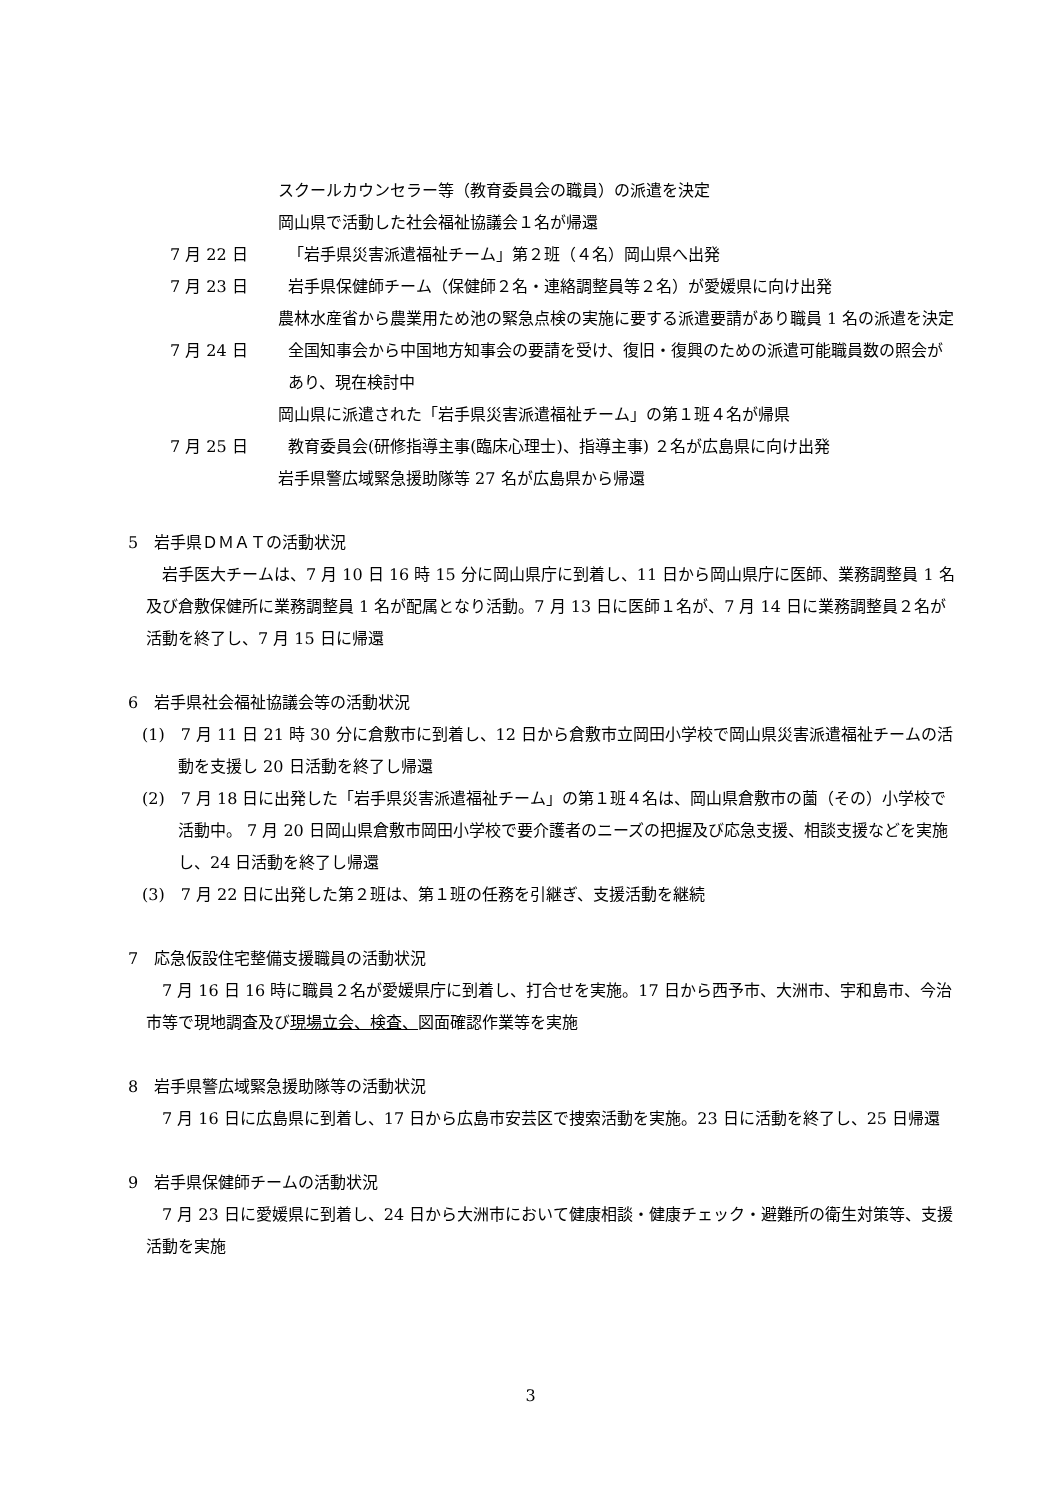スクールカウンセラー等（教育委員会の職員）の派遣を決定
岡山県で活動した社会福祉協議会１名が帰還
7 月 22 日 「岩手県災害派遣福祉チーム」第２班（４名）岡山県へ出発
7 月 23 日 岩手県保健師チーム（保健師２名・連絡調整員等２名）が愛媛県に向け出発
農林水産省から農業用ため池の緊急点検の実施に要する派遣要請があり職員 1 名の派遣を決定
7 月 24 日 全国知事会から中国地方知事会の要請を受け、復旧・復興のための派遣可能職員数の照会があり、現在検討中
岡山県に派遣された「岩手県災害派遣福祉チーム」の第１班４名が帰県
7 月 25 日 教育委員会(研修指導主事(臨床心理士)、指導主事) ２名が広島県に向け出発
岩手県警広域緊急援助隊等 27 名が広島県から帰還
5　岩手県ＤＭＡＴの活動状況
岩手医大チームは、7 月 10 日 16 時 15 分に岡山県庁に到着し、11 日から岡山県庁に医師、業務調整員 1 名及び倉敷保健所に業務調整員 1 名が配属となり活動。7 月 13 日に医師１名が、7 月 14 日に業務調整員２名が活動を終了し、7 月 15 日に帰還
6　岩手県社会福祉協議会等の活動状況
(1)　7 月 11 日 21 時 30 分に倉敷市に到着し、12 日から倉敷市立岡田小学校で岡山県災害派遣福祉チームの活動を支援し 20 日活動を終了し帰還
(2)　7 月 18 日に出発した「岩手県災害派遣福祉チーム」の第１班４名は、岡山県倉敷市の薗（その）小学校で活動中。 7 月 20 日岡山県倉敷市岡田小学校で要介護者のニーズの把握及び応急支援、相談支援などを実施し、24 日活動を終了し帰還
(3)　7 月 22 日に出発した第２班は、第１班の任務を引継ぎ、支援活動を継続
7　応急仮設住宅整備支援職員の活動状況
7 月 16 日 16 時に職員２名が愛媛県庁に到着し、打合せを実施。17 日から西予市、大洲市、宇和島市、今治市等で現地調査及び現場立会、検査、図面確認作業等を実施
8　岩手県警広域緊急援助隊等の活動状況
7 月 16 日に広島県に到着し、17 日から広島市安芸区で捜索活動を実施。23 日に活動を終了し、25 日帰還
9　岩手県保健師チームの活動状況
7 月 23 日に愛媛県に到着し、24 日から大洲市において健康相談・健康チェック・避難所の衛生対策等、支援活動を実施
3